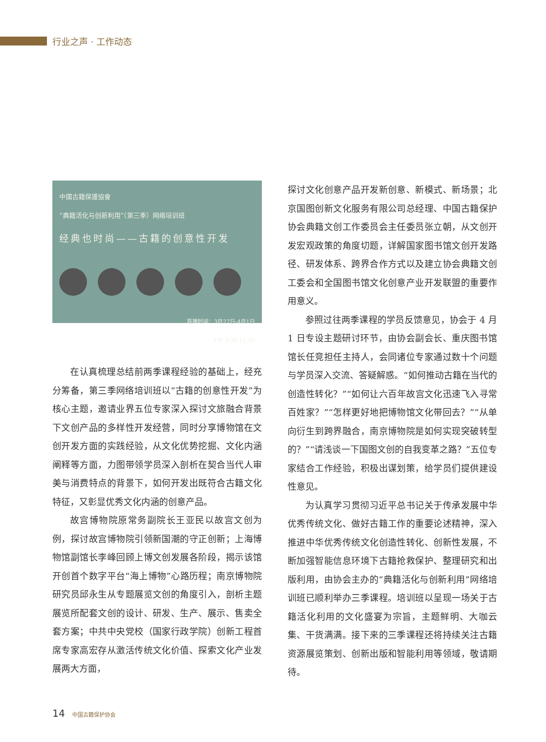行业之声 · 工作动态
中國古籍保護協會
“典籍活化与创新利用”（第三季）网络培训班
经典也时尚——古籍的创意性开发
首播时间：3月27日-4月1日
上午 9:30-11:00
在认真梳理总结前两季课程经验的基础上，经充分筹备，第三季网络培训班以“古籍的创意性开发”为核心主题，邀请业界五位专家深入探讨文旅融合背景下文创产品的多样性开发经营，同时分享博物馆在文创开发方面的实践经验，从文化优势挖掘、文化内涵阐释等方面，力图带领学员深入剖析在契合当代人审美与消费特点的背景下，如何开发出既符合古籍文化特征，又彰显优秀文化内涵的创意产品。
故宫博物院原常务副院长王亚民以故宫文创为例，探讨故宫博物院引领新国潮的守正创新；上海博物馆副馆长李峰回顾上博文创发展各阶段，揭示该馆开创首个数字平台“海上博物”心路历程；南京博物院研究员邱永生从专题展览文创的角度引入，剖析主题展览所配套文创的设计、研发、生产、展示、售卖全套方案；中共中央党校（国家行政学院）创新工程首席专家高宏存从激活传统文化价值、探索文化产业发展两大方面，
探讨文化创意产品开发新创意、新模式、新场景；北京国图创新文化服务有限公司总经理、中国古籍保护协会典籍文创工作委员会主任委员张立朝，从文创开发宏观政策的角度切题，详解国家图书馆文创开发路径、研发体系、跨界合作方式以及建立协会典籍文创工委会和全国图书馆文化创意产业开发联盟的重要作用意义。
参照过往两季课程的学员反馈意见，协会于 4 月 1 日专设主题研讨环节，由协会副会长、重庆图书馆馆长任竞担任主持人，会同诸位专家通过数十个问题与学员深入交流、答疑解惑。“如何推动古籍在当代的创造性转化？”“如何让六百年故宫文化迅速飞入寻常百姓家？”“怎样更好地把博物馆文化带回去？”“从单向衍生到跨界融合，南京博物院是如何实现突破转型的？”“请浅谈一下国图文创的自我变革之路？”五位专家结合工作经验，积极出谋划策，给学员们提供建设性意见。
为认真学习贯彻习近平总书记关于传承发展中华优秀传统文化、做好古籍工作的重要论述精神，深入推进中华优秀传统文化创造性转化、创新性发展，不断加强智能信息环境下古籍抢救保护、整理研究和出版利用，由协会主办的“典籍活化与创新利用”网络培训班已顺利举办三季课程。培训班以呈现一场关于古籍活化利用的文化盛宴为宗旨，主题鲜明、大咖云集、干货满满。接下来的三季课程还将持续关注古籍资源展览策划、创新出版和智能利用等领域，敬请期待。
14 中国古籍保护协会